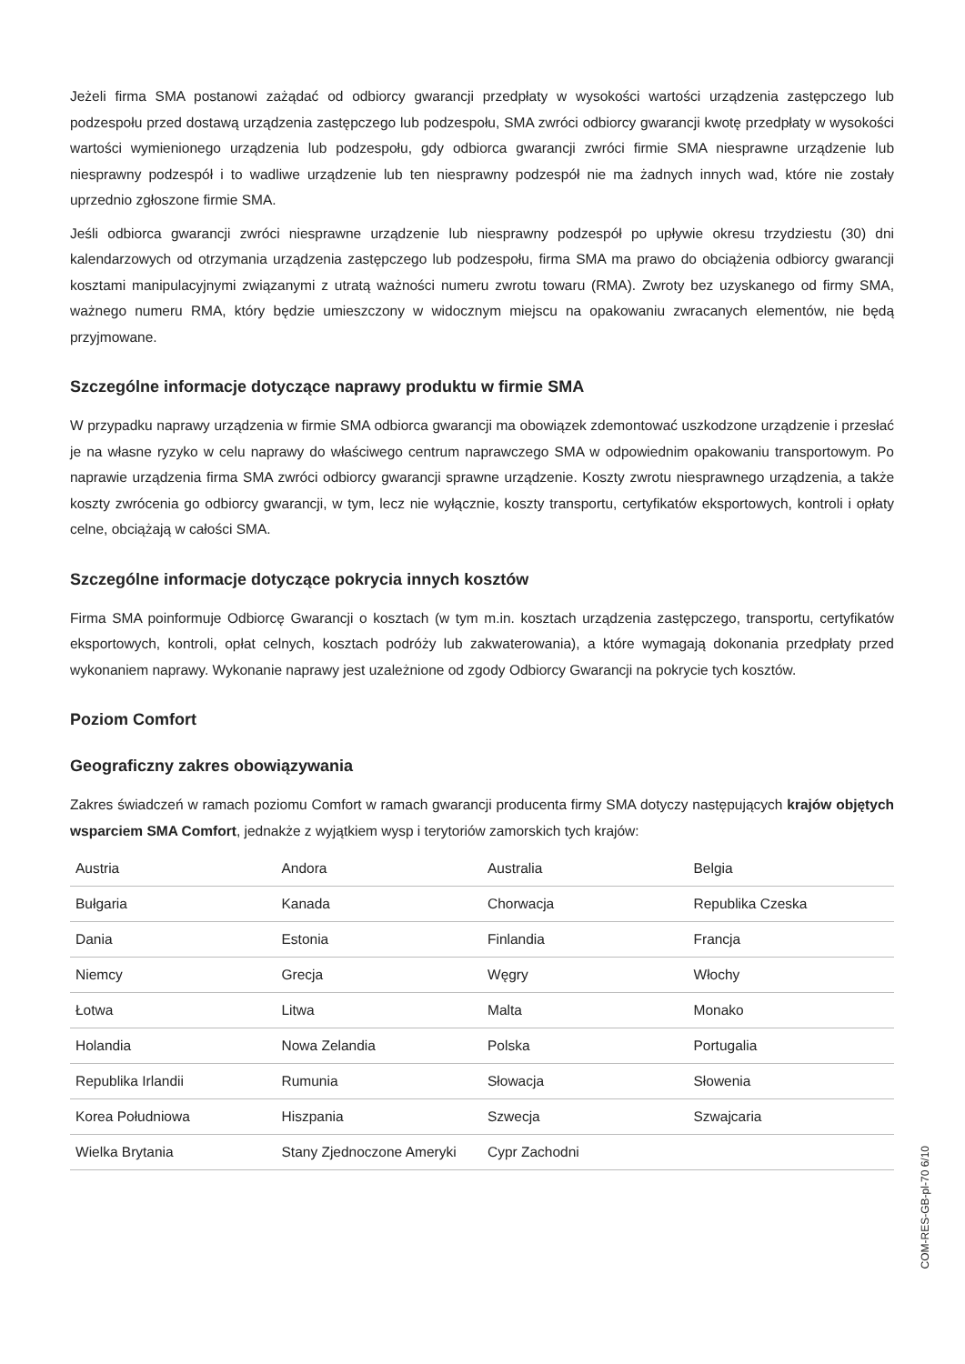Jeżeli firma SMA postanowi zażądać od odbiorcy gwarancji przedpłaty w wysokości wartości urządzenia zastępczego lub podzespołu przed dostawą urządzenia zastępczego lub podzespołu, SMA zwróci odbiorcy gwarancji kwotę przedpłaty w wysokości wartości wymienionego urządzenia lub podzespołu, gdy odbiorca gwarancji zwróci firmie SMA niesprawne urządzenie lub niesprawny podzespół i to wadliwe urządzenie lub ten niesprawny podzespół nie ma żadnych innych wad, które nie zostały uprzednio zgłoszone firmie SMA.
Jeśli odbiorca gwarancji zwróci niesprawne urządzenie lub niesprawny podzespół po upływie okresu trzydziestu (30) dni kalendarzowych od otrzymania urządzenia zastępczego lub podzespołu, firma SMA ma prawo do obciążenia odbiorcy gwarancji kosztami manipulacyjnymi związanymi z utratą ważności numeru zwrotu towaru (RMA). Zwroty bez uzyskanego od firmy SMA, ważnego numeru RMA, który będzie umieszczony w widocznym miejscu na opakowaniu zwracanych elementów, nie będą przyjmowane.
Szczególne informacje dotyczące naprawy produktu w firmie SMA
W przypadku naprawy urządzenia w firmie SMA odbiorca gwarancji ma obowiązek zdemontować uszkodzone urządzenie i przesłać je na własne ryzyko w celu naprawy do właściwego centrum naprawczego SMA w odpowiednim opakowaniu transportowym. Po naprawie urządzenia firma SMA zwróci odbiorcy gwarancji sprawne urządzenie. Koszty zwrotu niesprawnego urządzenia, a także koszty zwrócenia go odbiorcy gwarancji, w tym, lecz nie wyłącznie, koszty transportu, certyfikatów eksportowych, kontroli i opłaty celne, obciążają w całości SMA.
Szczególne informacje dotyczące pokrycia innych kosztów
Firma SMA poinformuje Odbiorcę Gwarancji o kosztach (w tym m.in. kosztach urządzenia zastępczego, transportu, certyfikatów eksportowych, kontroli, opłat celnych, kosztach podróży lub zakwaterowania), a które wymagają dokonania przedpłaty przed wykonaniem naprawy. Wykonanie naprawy jest uzależnione od zgody Odbiorcy Gwarancji na pokrycie tych kosztów.
Poziom Comfort
Geograficzny zakres obowiązywania
Zakres świadczeń w ramach poziomu Comfort w ramach gwarancji producenta firmy SMA dotyczy następujących krajów objętych wsparciem SMA Comfort, jednakże z wyjątkiem wysp i terytoriów zamorskich tych krajów:
| Austria | Andora | Australia | Belgia |
| Bułgaria | Kanada | Chorwacja | Republika Czeska |
| Dania | Estonia | Finlandia | Francja |
| Niemcy | Grecja | Węgry | Włochy |
| Łotwa | Litwa | Malta | Monako |
| Holandia | Nowa Zelandia | Polska | Portugalia |
| Republika Irlandii | Rumunia | Słowacja | Słowenia |
| Korea Południowa | Hiszpania | Szwecja | Szwajcaria |
| Wielka Brytania | Stany Zjednoczone Ameryki | Cypr Zachodni | |
COM-RES-GB-pl-70 6/10